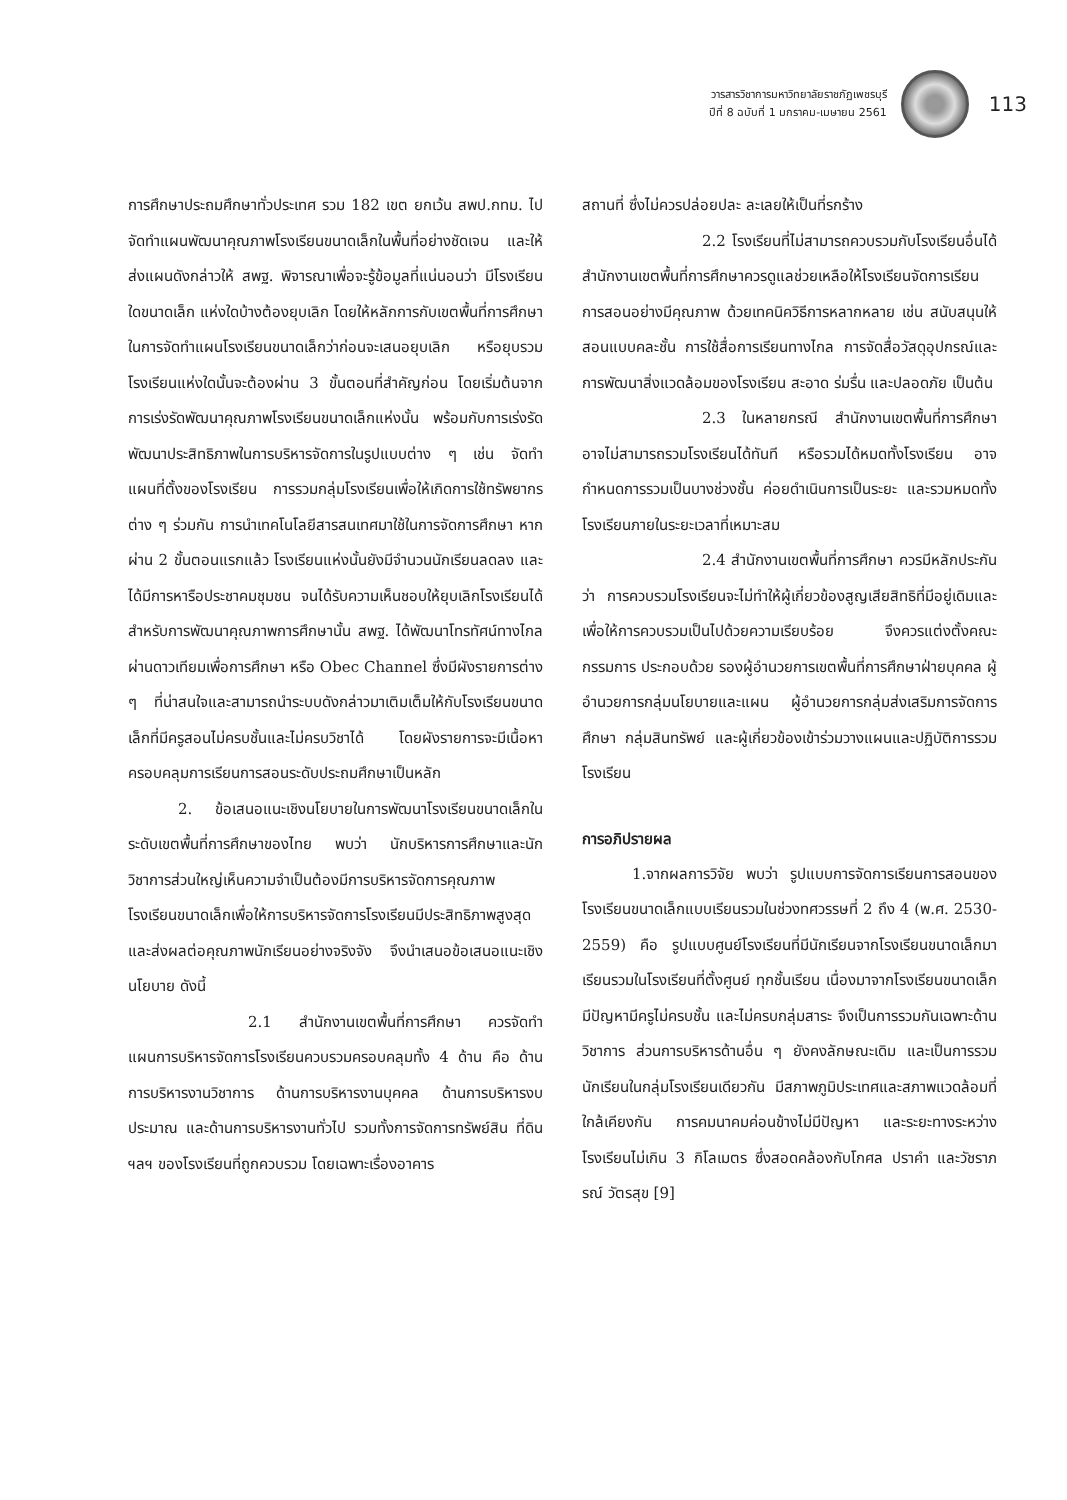วารสารวิชาการมหาวิทยาลัยราชภัฏเพชรบุรี
ปีที่ 8 ฉบับที่ 1 มกราคม-เมษายน 2561
113
การศึกษาประถมศึกษาทั่วประเทศ รวม 182 เขต ยกเว้น สพป.กทม. ไปจัดทำแผนพัฒนาคุณภาพโรงเรียนขนาดเล็กในพื้นที่อย่างชัดเจน และให้ส่งแผนดังกล่าวให้ สพฐ. พิจารณาเพื่อจะรู้ข้อมูลที่แน่นอนว่า มีโรงเรียนใดขนาดเล็ก แห่งใดบ้างต้องยุบเลิก โดยให้หลักการกับเขตพื้นที่การศึกษาในการจัดทำแผนโรงเรียนขนาดเล็กว่าก่อนจะเสนอยุบเลิก หรือยุบรวมโรงเรียนแห่งใดนั้นจะต้องผ่าน 3 ขั้นตอนที่สำคัญก่อน โดยเริ่มต้นจากการเร่งรัดพัฒนาคุณภาพโรงเรียนขนาดเล็กแห่งนั้น พร้อมกับการเร่งรัดพัฒนาประสิทธิภาพในการบริหารจัดการในรูปแบบต่าง ๆ เช่น จัดทำแผนที่ตั้งของโรงเรียน การรวมกลุ่มโรงเรียนเพื่อให้เกิดการใช้ทรัพยากรต่าง ๆ ร่วมกัน การนำเทคโนโลยีสารสนเทศมาใช้ในการจัดการศึกษา หากผ่าน 2 ขั้นตอนแรกแล้ว โรงเรียนแห่งนั้นยังมีจำนวนนักเรียนลดลง และได้มีการหารือประชาคมชุมชน จนได้รับความเห็นชอบให้ยุบเลิกโรงเรียนได้ สำหรับการพัฒนาคุณภาพการศึกษานั้น สพฐ. ได้พัฒนาโทรทัศน์ทางไกลผ่านดาวเทียมเพื่อการศึกษา หรือ Obec Channel ซึ่งมีผังรายการต่าง ๆ ที่น่าสนใจและสามารถนำระบบดังกล่าวมาเติมเต็มให้กับโรงเรียนขนาดเล็กที่มีครูสอนไม่ครบชั้นและไม่ครบวิชาได้ โดยผังรายการจะมีเนื้อหาครอบคลุมการเรียนการสอนระดับประถมศึกษาเป็นหลัก
2. ข้อเสนอแนะเชิงนโยบายในการพัฒนาโรงเรียนขนาดเล็กในระดับเขตพื้นที่การศึกษาของไทย พบว่า นักบริหารการศึกษาและนักวิชาการส่วนใหญ่เห็นความจำเป็นต้องมีการบริหารจัดการคุณภาพโรงเรียนขนาดเล็กเพื่อให้การบริหารจัดการโรงเรียนมีประสิทธิภาพสูงสุดและส่งผลต่อคุณภาพนักเรียนอย่างจริงจัง จึงนำเสนอข้อเสนอแนะเชิงนโยบาย ดังนี้
2.1 สำนักงานเขตพื้นที่การศึกษา ควรจัดทำแผนการบริหารจัดการโรงเรียนควบรวมครอบคลุมทั้ง 4 ด้าน คือ ด้านการบริหารงานวิชาการ ด้านการบริหารงานบุคคล ด้านการบริหารงบประมาณ และด้านการบริหารงานทั่วไป รวมทั้งการจัดการทรัพย์สิน ที่ดิน ฯลฯ ของโรงเรียนที่ถูกควบรวม โดยเฉพาะเรื่องอาคาร
สถานที่ ซึ่งไม่ควรปล่อยปละ ละเลยให้เป็นที่รกร้าง
2.2 โรงเรียนที่ไม่สามารถควบรวมกับโรงเรียนอื่นได้ สำนักงานเขตพื้นที่การศึกษาควรดูแลช่วยเหลือให้โรงเรียนจัดการเรียนการสอนอย่างมีคุณภาพ ด้วยเทคนิควิธีการหลากหลาย เช่น สนับสนุนให้สอนแบบคละชั้น การใช้สื่อการเรียนทางไกล การจัดสื่อวัสดุอุปกรณ์และการพัฒนาสิ่งแวดล้อมของโรงเรียน สะอาด ร่มรื่น และปลอดภัย เป็นต้น
2.3 ในหลายกรณี สำนักงานเขตพื้นที่การศึกษา อาจไม่สามารถรวมโรงเรียนได้ทันที หรือรวมได้หมดทั้งโรงเรียน อาจกำหนดการรวมเป็นบางช่วงชั้น ค่อยดำเนินการเป็นระยะ และรวมหมดทั้งโรงเรียนภายในระยะเวลาที่เหมาะสม
2.4 สำนักงานเขตพื้นที่การศึกษา ควรมีหลักประกันว่า การควบรวมโรงเรียนจะไม่ทำให้ผู้เกี่ยวข้องสูญเสียสิทธิที่มีอยู่เดิมและเพื่อให้การควบรวมเป็นไปด้วยความเรียบร้อย จึงควรแต่งตั้งคณะกรรมการ ประกอบด้วย รองผู้อำนวยการเขตพื้นที่การศึกษาฝ่ายบุคคล ผู้อำนวยการกลุ่มนโยบายและแผน ผู้อำนวยการกลุ่มส่งเสริมการจัดการศึกษา กลุ่มสินทรัพย์ และผู้เกี่ยวข้องเข้าร่วมวางแผนและปฏิบัติการรวมโรงเรียน
การอภิปรายผล
1.จากผลการวิจัย พบว่า รูปแบบการจัดการเรียนการสอนของโรงเรียนขนาดเล็กแบบเรียนรวมในช่วงทศวรรษที่ 2 ถึง 4 (พ.ศ. 2530-2559) คือ รูปแบบศูนย์โรงเรียนที่มีนักเรียนจากโรงเรียนขนาดเล็กมาเรียนรวมในโรงเรียนที่ตั้งศูนย์ ทุกชั้นเรียน เนื่องมาจากโรงเรียนขนาดเล็กมีปัญหามีครูไม่ครบชั้น และไม่ครบกลุ่มสาระ จึงเป็นการรวมกันเฉพาะด้านวิชาการ ส่วนการบริหารด้านอื่น ๆ ยังคงลักษณะเดิม และเป็นการรวมนักเรียนในกลุ่มโรงเรียนเดียวกัน มีสภาพภูมิประเทศและสภาพแวดล้อมที่ใกล้เคียงกัน การคมนาคมค่อนข้างไม่มีปัญหา และระยะทางระหว่างโรงเรียนไม่เกิน 3 กิโลเมตร ซึ่งสอดคล้องกับโกศล ปราคำ และวัชราภรณ์ วัตรสุข [9]